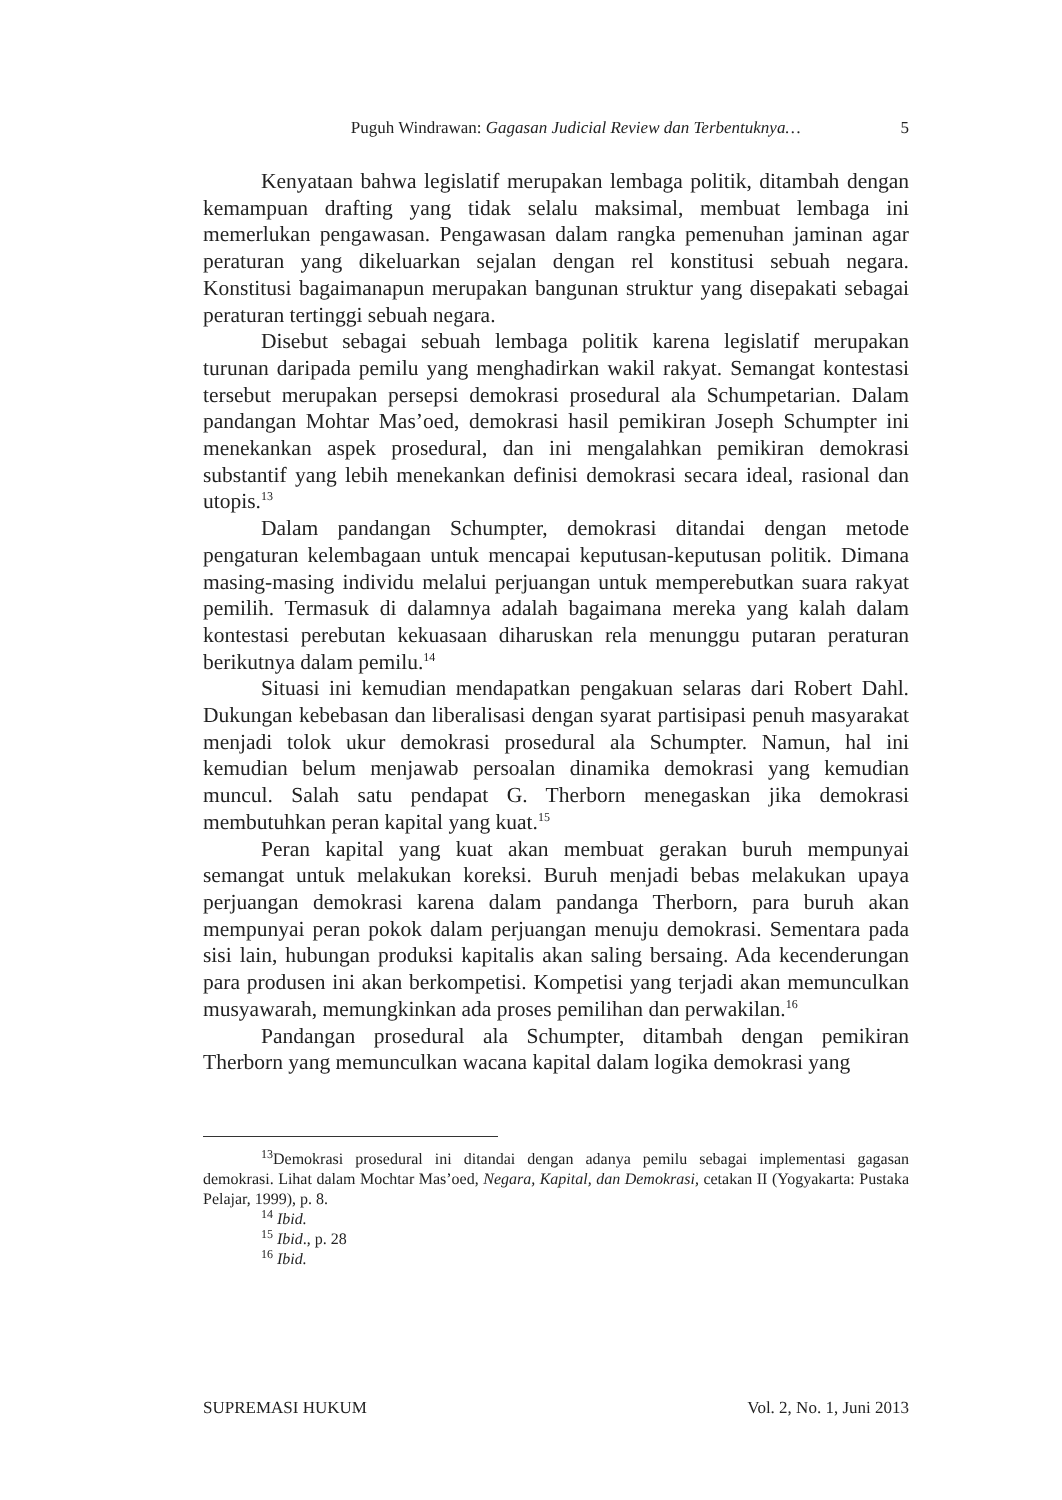Puguh Windrawan: Gagasan Judicial Review dan Terbentuknya… 5
Kenyataan bahwa legislatif merupakan lembaga politik, ditambah dengan kemampuan drafting yang tidak selalu maksimal, membuat lembaga ini memerlukan pengawasan. Pengawasan dalam rangka pemenuhan jaminan agar peraturan yang dikeluarkan sejalan dengan rel konstitusi sebuah negara. Konstitusi bagaimanapun merupakan bangunan struktur yang disepakati sebagai peraturan tertinggi sebuah negara.
Disebut sebagai sebuah lembaga politik karena legislatif merupakan turunan daripada pemilu yang menghadirkan wakil rakyat. Semangat kontestasi tersebut merupakan persepsi demokrasi prosedural ala Schumpetarian. Dalam pandangan Mohtar Mas’oed, demokrasi hasil pemikiran Joseph Schumpter ini menekankan aspek prosedural, dan ini mengalahkan pemikiran demokrasi substantif yang lebih menekankan definisi demokrasi secara ideal, rasional dan utopis.<sup>13</sup>
Dalam pandangan Schumpter, demokrasi ditandai dengan metode pengaturan kelembagaan untuk mencapai keputusan-keputusan politik. Dimana masing-masing individu melalui perjuangan untuk memperebutkan suara rakyat pemilih. Termasuk di dalamnya adalah bagaimana mereka yang kalah dalam kontestasi perebutan kekuasaan diharuskan rela menunggu putaran peraturan berikutnya dalam pemilu.<sup>14</sup>
Situasi ini kemudian mendapatkan pengakuan selaras dari Robert Dahl. Dukungan kebebasan dan liberalisasi dengan syarat partisipasi penuh masyarakat menjadi tolok ukur demokrasi prosedural ala Schumpter. Namun, hal ini kemudian belum menjawab persoalan dinamika demokrasi yang kemudian muncul. Salah satu pendapat G. Therborn menegaskan jika demokrasi membutuhkan peran kapital yang kuat.<sup>15</sup>
Peran kapital yang kuat akan membuat gerakan buruh mempunyai semangat untuk melakukan koreksi. Buruh menjadi bebas melakukan upaya perjuangan demokrasi karena dalam pandanga Therborn, para buruh akan mempunyai peran pokok dalam perjuangan menuju demokrasi. Sementara pada sisi lain, hubungan produksi kapitalis akan saling bersaing. Ada kecenderungan para produsen ini akan berkompetisi. Kompetisi yang terjadi akan memunculkan musyawarah, memungkinkan ada proses pemilihan dan perwakilan.<sup>16</sup>
Pandangan prosedural ala Schumpter, ditambah dengan pemikiran Therborn yang memunculkan wacana kapital dalam logika demokrasi yang
<sup>13</sup> Demokrasi prosedural ini ditandai dengan adanya pemilu sebagai implementasi gagasan demokrasi. Lihat dalam Mochtar Mas’oed, Negara, Kapital, dan Demokrasi, cetakan II (Yogyakarta: Pustaka Pelajar, 1999), p. 8.
<sup>14</sup> Ibid.
<sup>15</sup> Ibid., p. 28
<sup>16</sup> Ibid.
SUPREMASI HUKUM Vol. 2, No. 1, Juni 2013